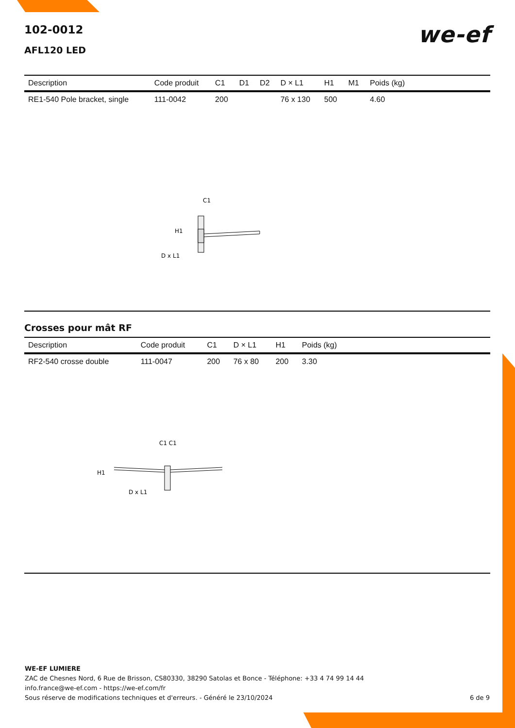102-0012
we-ef
AFL120 LED
| Description | Code produit | C1 | D1 | D2 | D × L1 | H1 | M1 | Poids (kg) |
| --- | --- | --- | --- | --- | --- | --- | --- | --- |
| RE1-540 Pole bracket, single | 111-0042 | 200 | | | 76 x 130 | 500 | | 4.60 |
C1
H1
D x L1
Crosses pour mât RF
| Description | Code produit | C1 | D × L1 | H1 | Poids (kg) |
| --- | --- | --- | --- | --- | --- |
| RF2-540 crosse double | 111-0047 | 200 | 76 x 80 | 200 | 3.30 |
C1 C1
H1
D x L1
WE-EF LUMIERE
ZAC de Chesnes Nord, 6 Rue de Brisson, CS80330, 38290 Satolas et Bonce - Téléphone: +33 4 74 99 14 44
info.france@we-ef.com - https://we-ef.com/fr
Sous réserve de modifications techniques et d'erreurs. - Généré le 23/10/2024 6 de 9